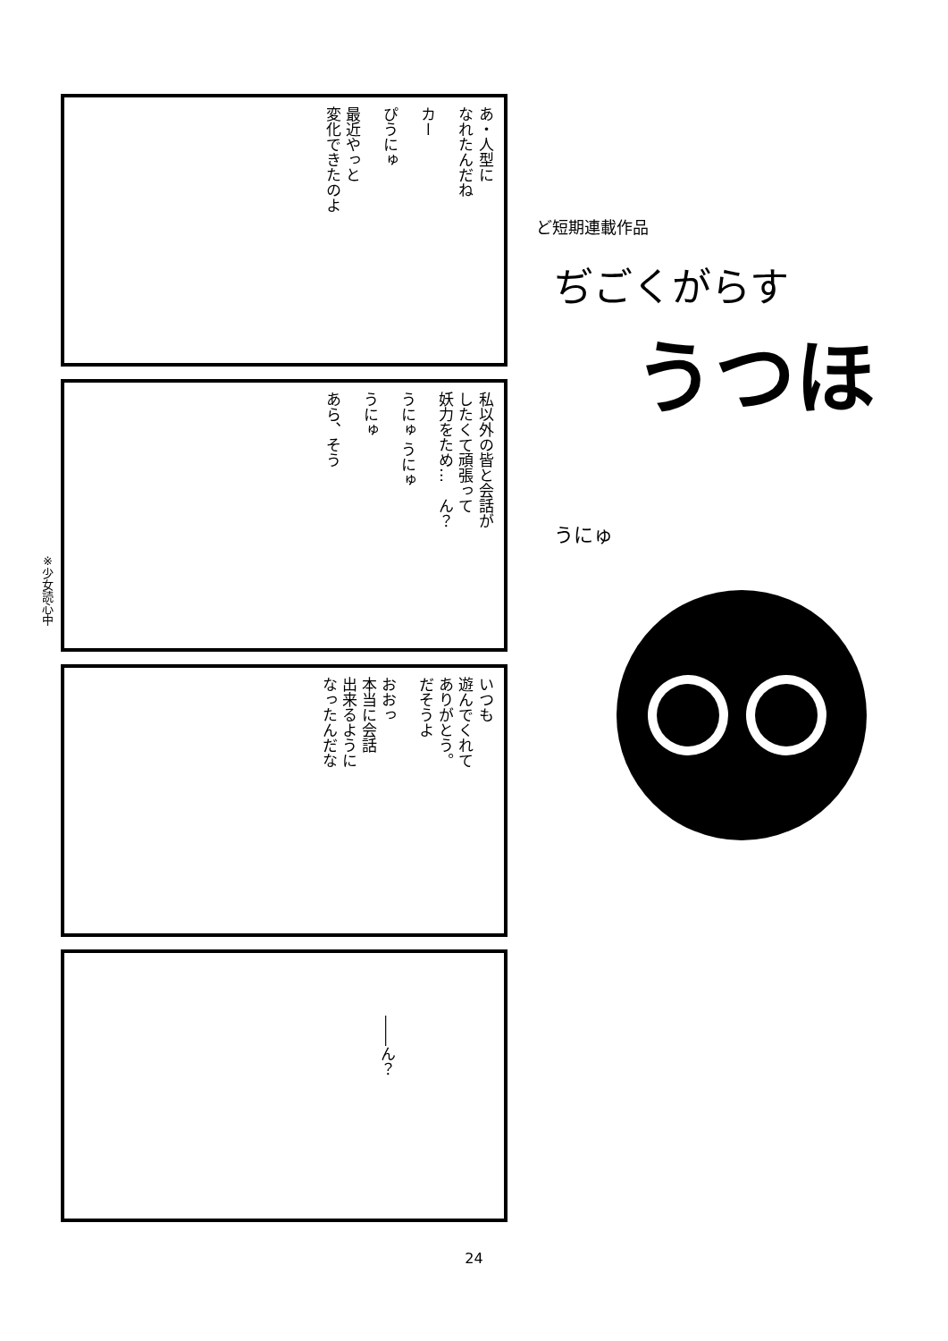あ・人型に
なれたんだね
カー
ぴうにゅ
最近やっと
変化できたのよ
私以外の皆と会話が
したくて頑張って
妖力をため…　ん？
うにゅ うにゅ
うにゅ
あら、そう
いつも
遊んでくれて
ありがとう。
だそうよ
おおっ
本当に会話
出来るように
なったんだな
――ん？
※少女読心中
ど短期連載作品
ぢごくがらす
うつほ
うにゅ
24